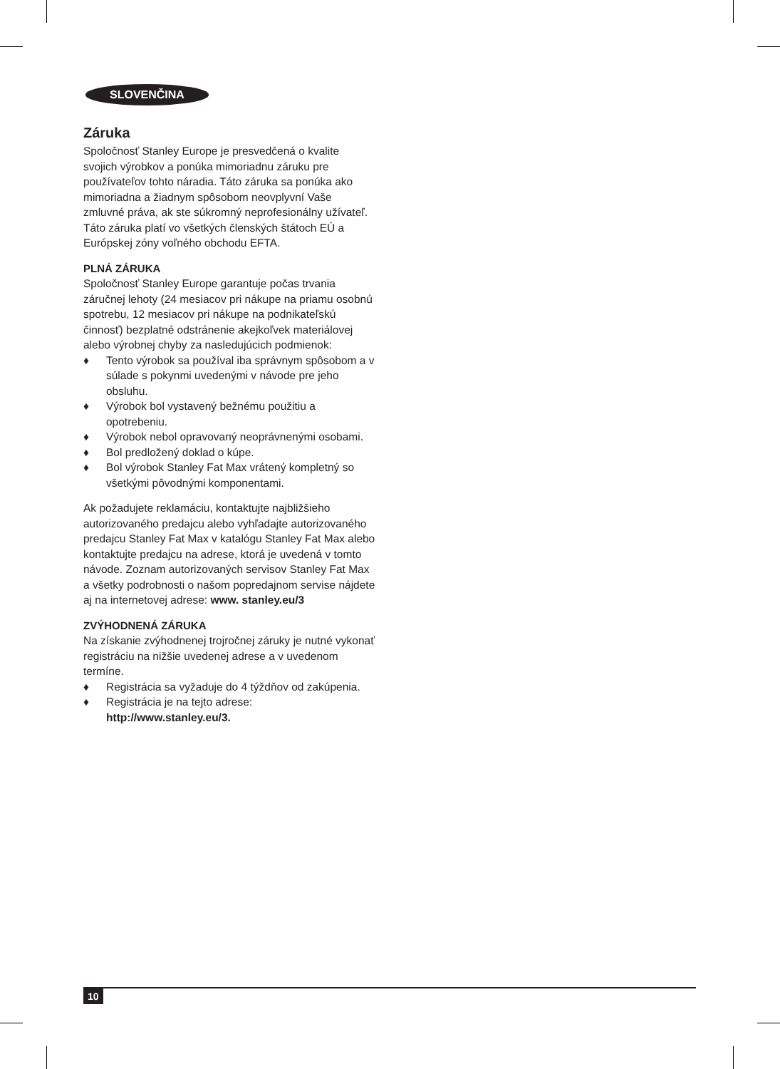SLOVENČINA
Záruka
Spoločnosť Stanley Europe je presvedčená o kvalite svojich výrobkov a ponúka mimoriadnu záruku pre používateľov tohto náradia. Táto záruka sa ponúka ako mimoriadna a žiadnym spôsobom neovplyvní Vaše zmluvné práva, ak ste súkromný neprofesionálny užívateľ. Táto záruka platí vo všetkých členských štátoch EÚ a Európskej zóny voľného obchodu EFTA.
PLNÁ ZÁRUKA
Spoločnosť Stanley Europe garantuje počas trvania záručnej lehoty (24 mesiacov pri nákupe na priamu osobnú spotrebu, 12 mesiacov pri nákupe na podnikateľskú činnosť) bezplatné odstránenie akejkoľvek materiálovej alebo výrobnej chyby za nasledujúcich podmienok:
♦ Tento výrobok sa používal iba správnym spôsobom a v súlade s pokynmi uvedenými v návode pre jeho obsluhu.
♦ Výrobok bol vystavený bežnému použitiu a opotrebeniu.
♦ Výrobok nebol opravovaný neoprávnenými osobami.
♦ Bol predložený doklad o kúpe.
♦ Bol výrobok Stanley Fat Max vrátený kompletný so všetkými pôvodnými komponentami.
Ak požadujete reklamáciu, kontaktujte najbližšieho autorizovaného predajcu alebo vyhľadajte autorizovaného predajcu Stanley Fat Max v katalógu Stanley Fat Max alebo kontaktujte predajcu na adrese, ktorá je uvedená v tomto návode. Zoznam autorizovaných servisov Stanley Fat Max a všetky podrobnosti o našom popredajnom servise nájdete aj na internetovej adrese: www. stanley.eu/3
ZVÝHODNENÁ ZÁRUKA
Na získanie zvýhodnenej trojročnej záruky je nutné vykonať registráciu na nižšie uvedenej adrese a v uvedenom termíne.
♦ Registrácia sa vyžaduje do 4 týždňov od zakúpenia.
♦ Registrácia je na tejto adrese:
http://www.stanley.eu/3.
10